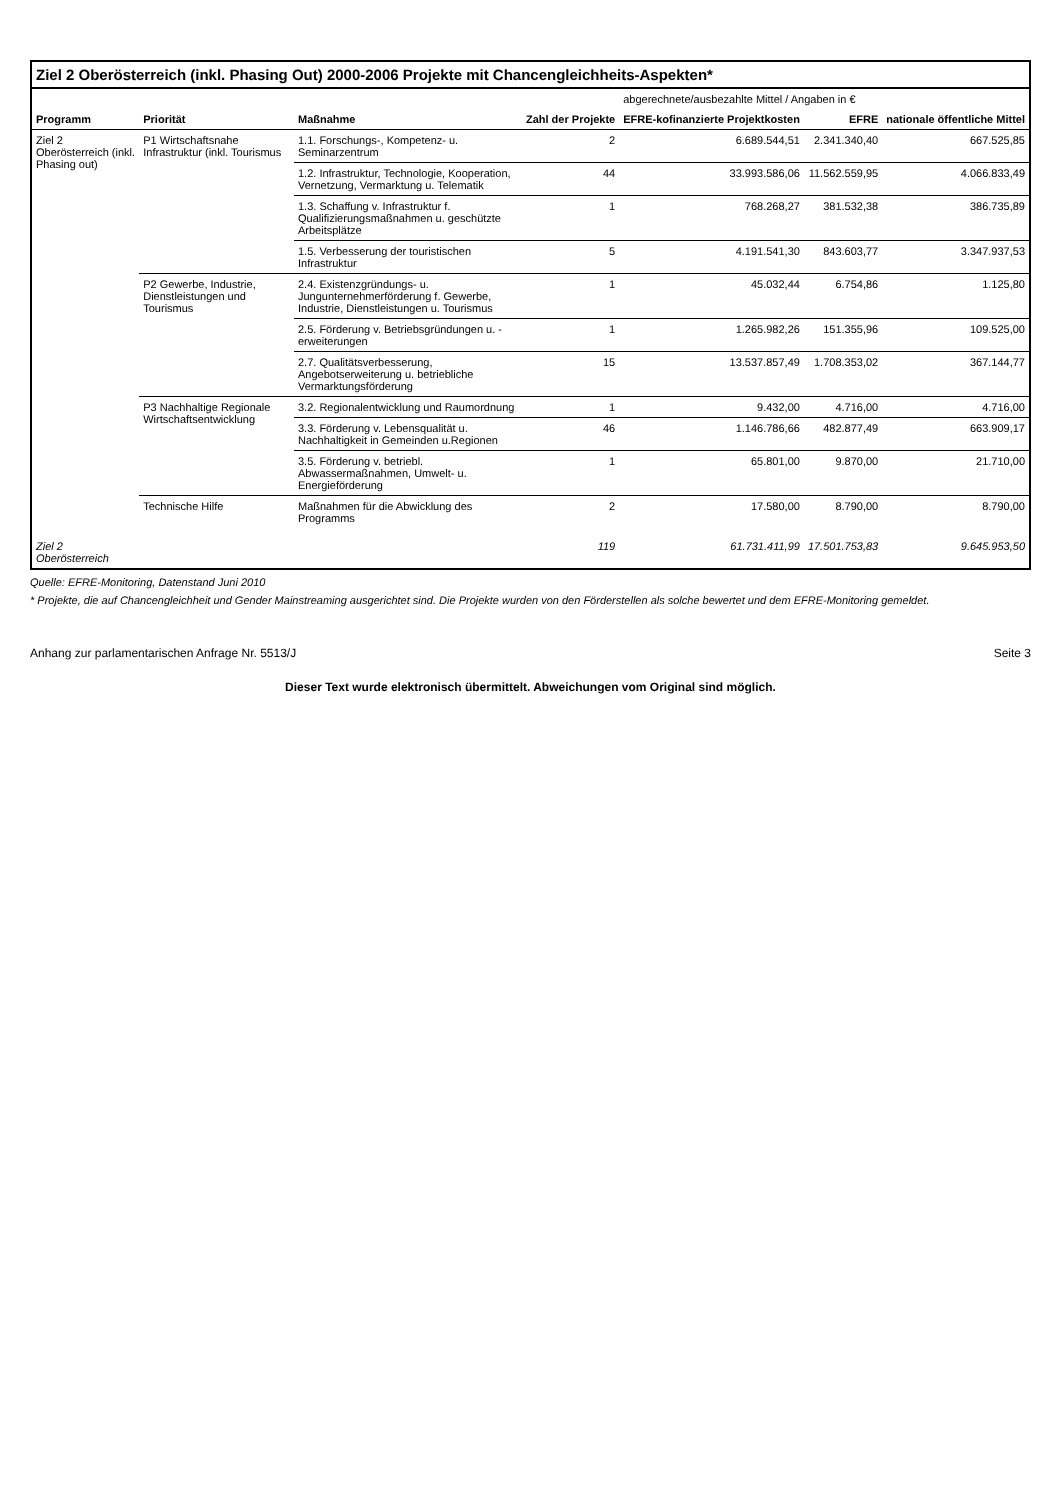Ziel 2 Oberösterreich (inkl. Phasing Out) 2000-2006 Projekte mit Chancengleichheits-Aspekten*
| | | | | abgerechnete/ausbezahlte Mittel / Angaben in € | | |
| --- | --- | --- | --- | --- | --- | --- |
| Programm | Priorität | Maßnahme | Zahl der Projekte | EFRE-kofinanzierte Projektkosten | EFRE | nationale öffentliche Mittel |
| Ziel 2 Oberösterreich (inkl. Phasing out) | P1 Wirtschaftsnahe Infrastruktur (inkl. Tourismus | 1.1. Forschungs-, Kompetenz- u. Seminarzentrum | 2 | 6.689.544,51 | 2.341.340,40 | 667.525,85 |
| | | 1.2. Infrastruktur, Technologie, Kooperation, Vernetzung, Vermarktung u. Telematik | 44 | 33.993.586,06 | 11.562.559,95 | 4.066.833,49 |
| | | 1.3. Schaffung v. Infrastruktur f. Qualifizierungsmaßnahmen u. geschützte Arbeitsplätze | 1 | 768.268,27 | 381.532,38 | 386.735,89 |
| | | 1.5. Verbesserung der touristischen Infrastruktur | 5 | 4.191.541,30 | 843.603,77 | 3.347.937,53 |
| | P2 Gewerbe, Industrie, Dienstleistungen und Tourismus | 2.4. Existenzgründungs- u. Jungunternehmerförderung f. Gewerbe, Industrie, Dienstleistungen u. Tourismus | 1 | 45.032,44 | 6.754,86 | 1.125,80 |
| | | 2.5. Förderung v. Betriebsgründungen u. -erweiterungen | 1 | 1.265.982,26 | 151.355,96 | 109.525,00 |
| | | 2.7. Qualitätsverbesserung, Angebotserweiterung u. betriebliche Vermarktungsförderung | 15 | 13.537.857,49 | 1.708.353,02 | 367.144,77 |
| | P3 Nachhaltige Regionale Wirtschaftsentwicklung | 3.2. Regionalentwicklung und Raumordnung | 1 | 9.432,00 | 4.716,00 | 4.716,00 |
| | | 3.3. Förderung v. Lebensqualität u. Nachhaltigkeit in Gemeinden u.Regionen | 46 | 1.146.786,66 | 482.877,49 | 663.909,17 |
| | | 3.5. Förderung v. betriebl. Abwassermaßnahmen, Umwelt- u. Energieförderung | 1 | 65.801,00 | 9.870,00 | 21.710,00 |
| | Technische Hilfe | Maßnahmen für die Abwicklung des Programms | 2 | 17.580,00 | 8.790,00 | 8.790,00 |
| Ziel 2 Oberösterreich | | | 119 | 61.731.411,99 | 17.501.753,83 | 9.645.953,50 |
Quelle: EFRE-Monitoring, Datenstand Juni 2010
* Projekte, die auf Chancengleichheit und Gender Mainstreaming ausgerichtet sind. Die Projekte wurden von den Förderstellen als solche bewertet und dem EFRE-Monitoring gemeldet.
Anhang zur parlamentarischen Anfrage Nr. 5513/J Seite 3
Dieser Text wurde elektronisch übermittelt. Abweichungen vom Original sind möglich.